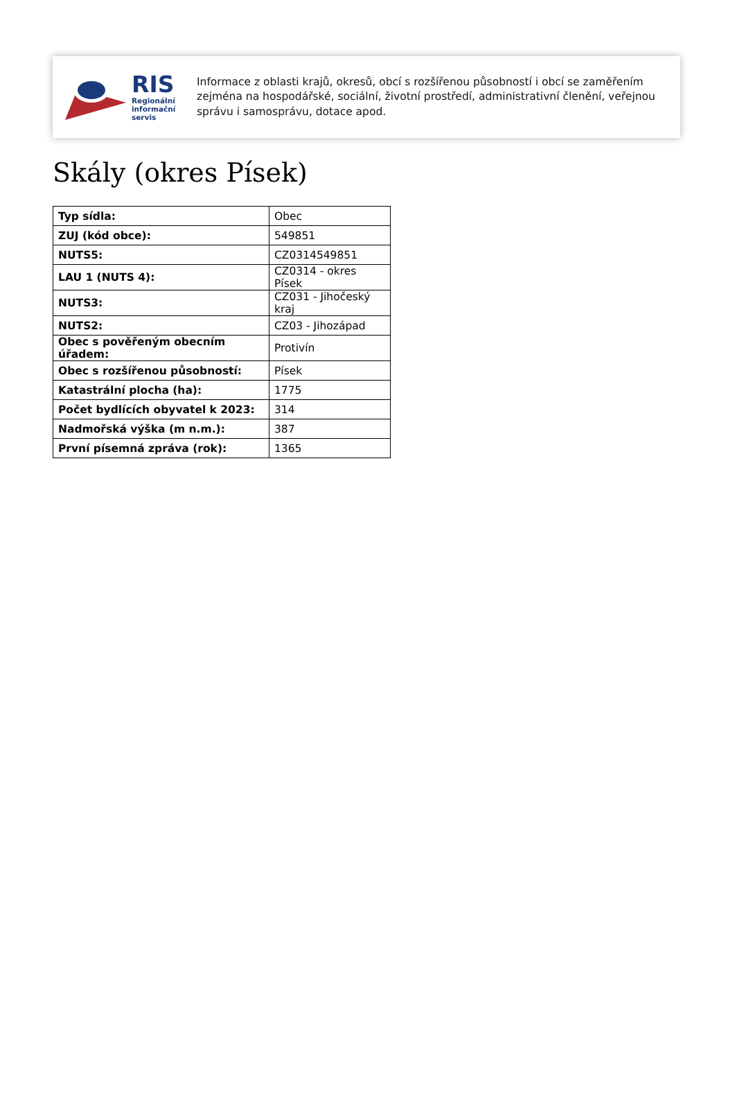RIS
Regionální
informační
servis
Informace z oblasti krajů, okresů, obcí s rozšířenou působností i obcí se zaměřením zejména na hospodářské, sociální, životní prostředí, administrativní členění, veřejnou správu i samosprávu, dotace apod.
Skály (okres Písek)
| Typ sídla: | Obec |
| ZUJ (kód obce): | 549851 |
| NUTS5: | CZ0314549851 |
| LAU 1 (NUTS 4): | CZ0314 - okres Písek |
| NUTS3: | CZ031 - Jihočeský kraj |
| NUTS2: | CZ03 - Jihozápad |
| Obec s pověřeným obecním úřadem: | Protivín |
| Obec s rozšířenou působností: | Písek |
| Katastrální plocha (ha): | 1775 |
| Počet bydlících obyvatel k 2023: | 314 |
| Nadmořská výška (m n.m.): | 387 |
| První písemná zpráva (rok): | 1365 |